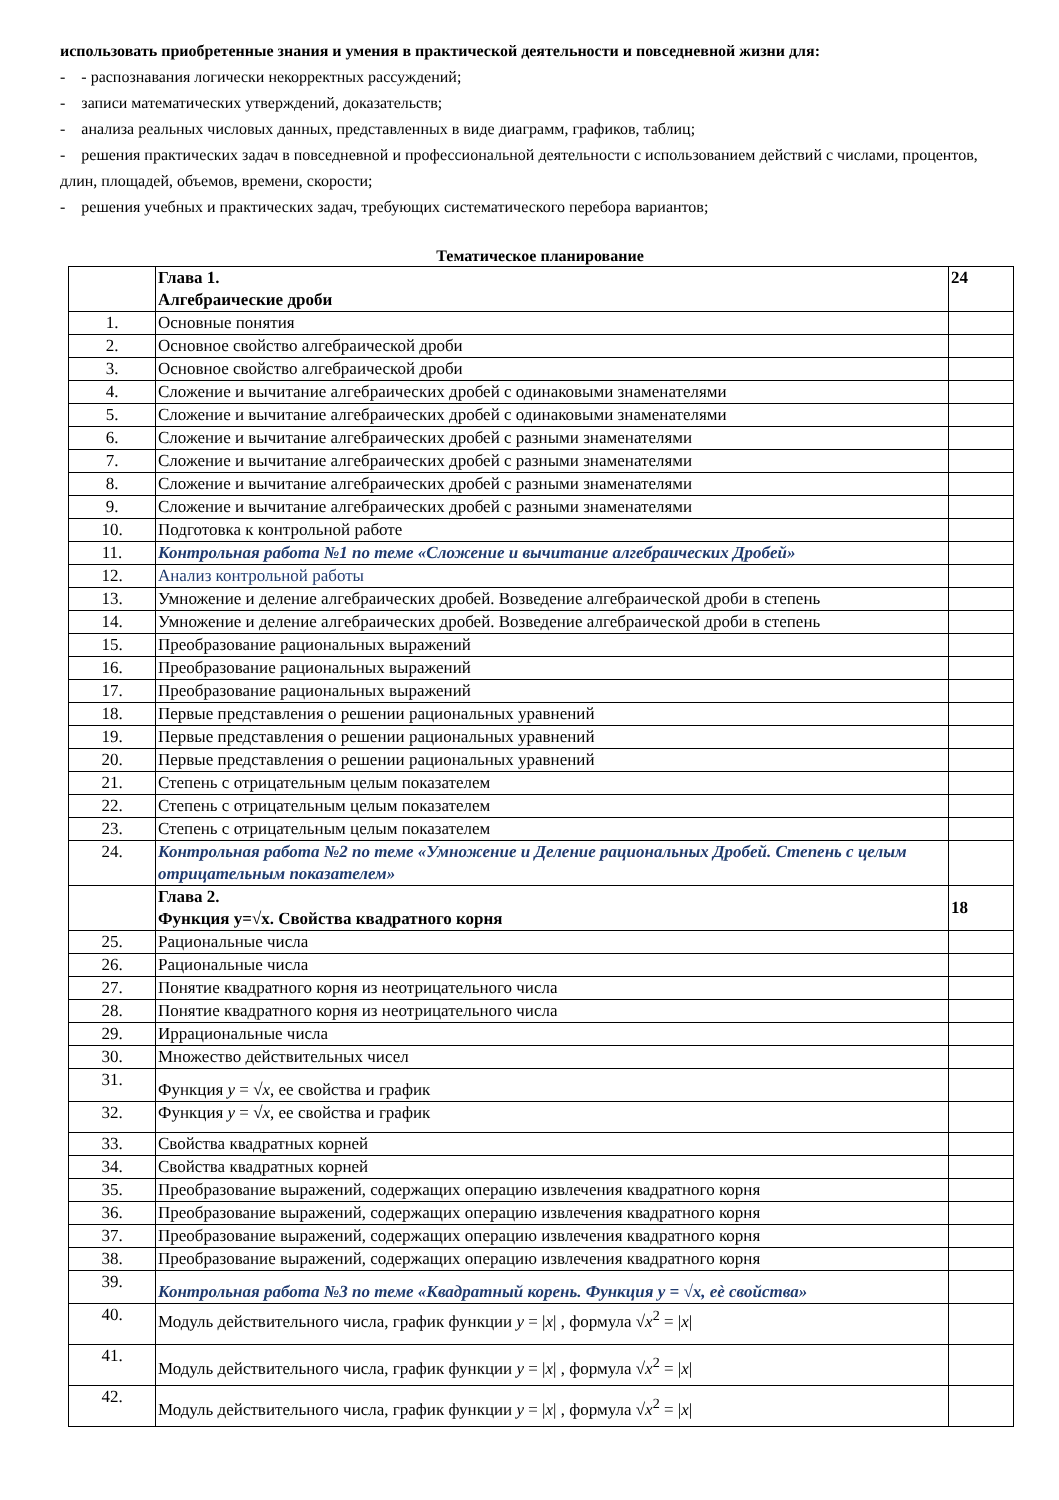использовать приобретенные знания и умения в практической деятельности и повседневной жизни для:
- - распознавания логически некорректных рассуждений;
- записи математических утверждений, доказательств;
- анализа реальных числовых данных, представленных в виде диаграмм, графиков, таблиц;
- решения практических задач в повседневной и профессиональной деятельности с использованием действий с числами, процентов, длин, площадей, объемов, времени, скорости;
- решения учебных и практических задач, требующих систематического перебора вариантов;
Тематическое планирование
| | Глава 1. Алгебраические дроби | 24 |
| 1. | Основные понятия | |
| 2. | Основное свойство алгебраической дроби | |
| 3. | Основное свойство алгебраической дроби | |
| 4. | Сложение и вычитание алгебраических дробей с одинаковыми знаменателями | |
| 5. | Сложение и вычитание алгебраических дробей с одинаковыми знаменателями | |
| 6. | Сложение и вычитание алгебраических дробей с разными знаменателями | |
| 7. | Сложение и вычитание алгебраических дробей с разными знаменателями | |
| 8. | Сложение и вычитание алгебраических дробей с разными знаменателями | |
| 9. | Сложение и вычитание алгебраических дробей с разными знаменателями | |
| 10. | Подготовка к контрольной работе | |
| 11. | Контрольная работа №1 по теме «Сложение и вычитание алгебраических Дробей» | |
| 12. | Анализ контрольной работы | |
| 13. | Умножение и деление алгебраических дробей. Возведение алгебраической дроби в степень | |
| 14. | Умножение и деление алгебраических дробей. Возведение алгебраической дроби в степень | |
| 15. | Преобразование рациональных выражений | |
| 16. | Преобразование рациональных выражений | |
| 17. | Преобразование рациональных выражений | |
| 18. | Первые представления о решении рациональных уравнений | |
| 19. | Первые представления о решении рациональных уравнений | |
| 20. | Первые представления о решении рациональных уравнений | |
| 21. | Степень с отрицательным целым показателем | |
| 22. | Степень с отрицательным целым показателем | |
| 23. | Степень с отрицательным целым показателем | |
| 24. | Контрольная работа №2 по теме «Умножение и Деление рациональных Дробей. Степень с целым отрицательным показателем» | |
| | Глава 2. Функция y=√x. Свойства квадратного корня | 18 |
| 25. | Рациональные числа | |
| 26. | Рациональные числа | |
| 27. | Понятие квадратного корня из неотрицательного числа | |
| 28. | Понятие квадратного корня из неотрицательного числа | |
| 29. | Иррациональные числа | |
| 30. | Множество действительных чисел | |
| 31. | Функция y = √ x , ее свойства и график | |
| 32. | Функция y = √ x , ее свойства и график | |
| 33. | Свойства квадратных корней | |
| 34. | Свойства квадратных корней | |
| 35. | Преобразование выражений, содержащих операцию извлечения квадратного корня | |
| 36. | Преобразование выражений, содержащих операцию извлечения квадратного корня | |
| 37. | Преобразование выражений, содержащих операцию извлечения квадратного корня | |
| 38. | Преобразование выражений, содержащих операцию извлечения квадратного корня | |
| 39. | Контрольная работа №3 по теме «Квадратный корень. Функция y = √x, еѐ свойства» | |
| 40. | Модуль действительного числа, график функции y = / x / , формула √ x<sup>2</sup> = / x / | |
| 41. | Модуль действительного числа, график функции y = / x / , формула √ x<sup>2</sup> = / x / | |
| 42. | Модуль действительного числа, график функции y = / x / , формула √ x<sup>2</sup> = / x / | |